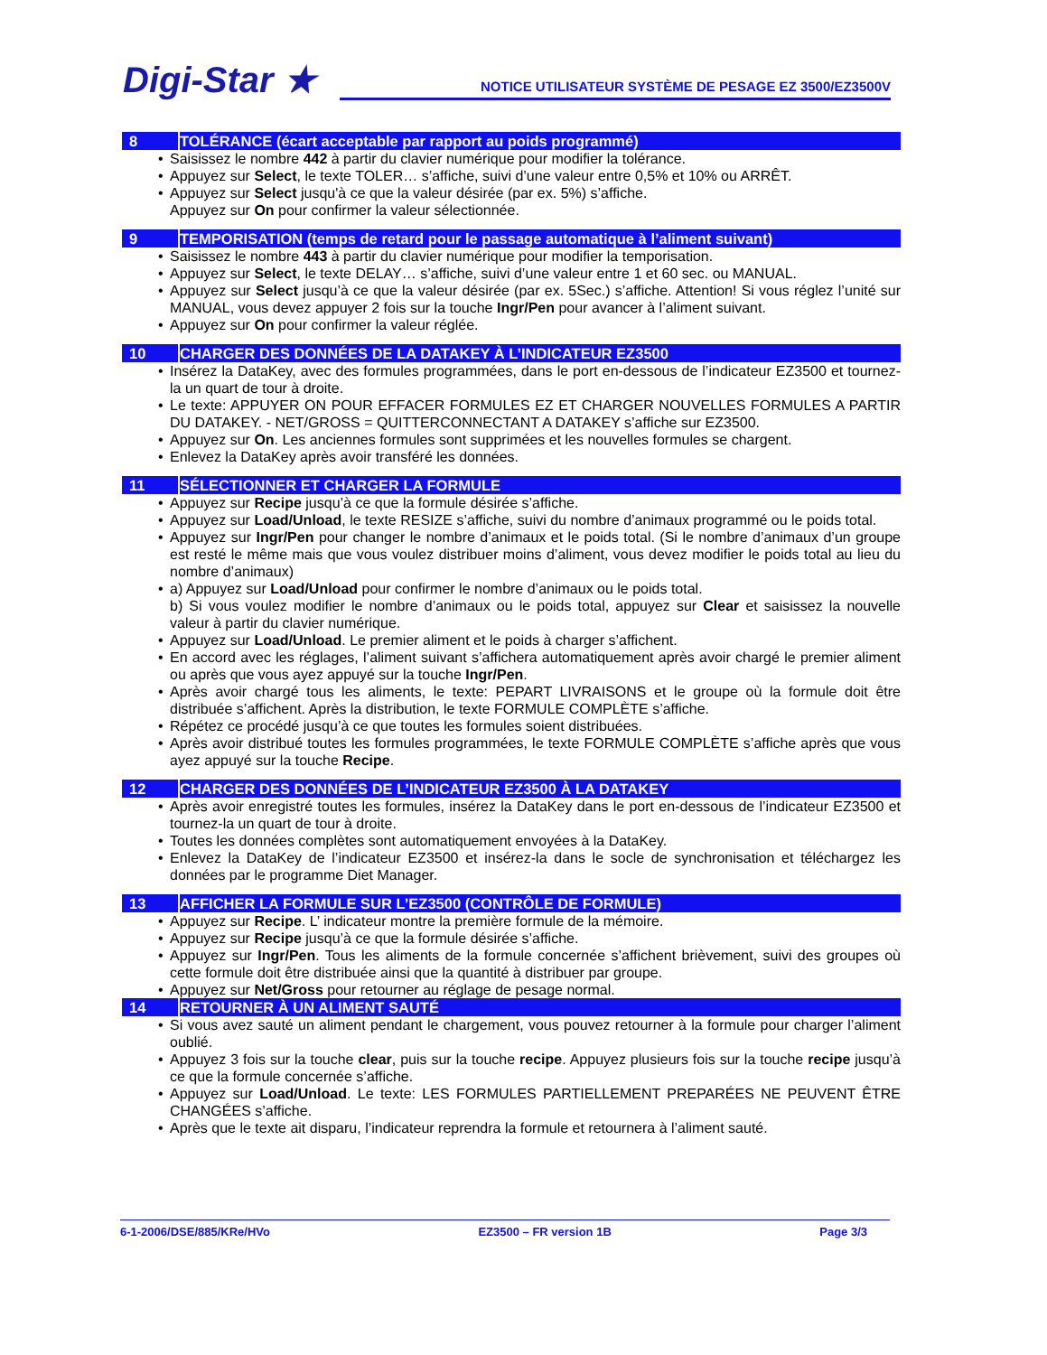Digi-Star ★
NOTICE UTILISATEUR SYSTÈME DE PESAGE EZ 3500/EZ3500V
8 TOLÉRANCE (écart acceptable par rapport au poids programmé)
Saisissez le nombre 442 à partir du clavier numérique pour modifier la tolérance.
Appuyez sur Select, le texte TOLER… s’affiche, suivi d’une valeur entre 0,5% et 10% ou ARRÊT.
Appuyez sur Select jusqu'à ce que la valeur désirée (par ex. 5%) s’affiche.
Appuyez sur On pour confirmer la valeur sélectionnée.
9 TEMPORISATION (temps de retard pour le passage automatique à l’aliment suivant)
Saisissez le nombre 443 à partir du clavier numérique pour modifier la temporisation.
Appuyez sur Select, le texte DELAY… s’affiche, suivi d’une valeur entre 1 et 60 sec. ou MANUAL.
Appuyez sur Select jusqu’à ce que la valeur désirée (par ex. 5Sec.) s’affiche. Attention! Si vous réglez l’unité sur MANUAL, vous devez appuyer 2 fois sur la touche Ingr/Pen pour avancer à l’aliment suivant.
Appuyez sur On pour confirmer la valeur réglée.
10 CHARGER DES DONNÉES DE LA DATAKEY À L’INDICATEUR EZ3500
Insérez la DataKey, avec des formules programmées, dans le port en-dessous de l’indicateur EZ3500 et tournez-la un quart de tour à droite.
Le texte: APPUYER ON POUR EFFACER FORMULES EZ ET CHARGER NOUVELLES FORMULES A PARTIR DU DATAKEY. - NET/GROSS = QUITTERCONNECTANT A DATAKEY s’affiche sur EZ3500.
Appuyez sur On. Les anciennes formules sont supprimées et les nouvelles formules se chargent.
Enlevez la DataKey après avoir transféré les données.
11 SÉLECTIONNER ET CHARGER LA FORMULE
Appuyez sur Recipe jusqu’à ce que la formule désirée s’affiche.
Appuyez sur Load/Unload, le texte RESIZE s’affiche, suivi du nombre d’animaux programmé ou le poids total.
Appuyez sur Ingr/Pen pour changer le nombre d’animaux et le poids total. (Si le nombre d’animaux d’un groupe est resté le même mais que vous voulez distribuer moins d’aliment, vous devez modifier le poids total au lieu du nombre d’animaux)
a) Appuyez sur Load/Unload pour confirmer le nombre d’animaux ou le poids total.
b) Si vous voulez modifier le nombre d’animaux ou le poids total, appuyez sur Clear et saisissez la nouvelle valeur à partir du clavier numérique.
Appuyez sur Load/Unload. Le premier aliment et le poids à charger s’affichent.
En accord avec les réglages, l’aliment suivant s’affichera automatiquement après avoir chargé le premier aliment ou après que vous ayez appuyé sur la touche Ingr/Pen.
Après avoir chargé tous les aliments, le texte: PEPART LIVRAISONS et le groupe où la formule doit être distribuée s’affichent. Après la distribution, le texte FORMULE COMPLÈTE s’affiche.
Répétez ce procédé jusqu’à ce que toutes les formules soient distribuées.
Après avoir distribué toutes les formules programmées, le texte FORMULE COMPLÈTE s’affiche après que vous ayez appuyé sur la touche Recipe.
12 CHARGER DES DONNÉES DE L’INDICATEUR EZ3500 À LA DATAKEY
Après avoir enregistré toutes les formules, insérez la DataKey dans le port en-dessous de l’indicateur EZ3500 et tournez-la un quart de tour à droite.
Toutes les données complètes sont automatiquement envoyées à la DataKey.
Enlevez la DataKey de l’indicateur EZ3500 et insérez-la dans le socle de synchronisation et téléchargez les données par le programme Diet Manager.
13 AFFICHER LA FORMULE SUR L’EZ3500 (CONTRÔLE DE FORMULE)
Appuyez sur Recipe. L’ indicateur montre la première formule de la mémoire.
Appuyez sur Recipe jusqu’à ce que la formule désirée s’affiche.
Appuyez sur Ingr/Pen. Tous les aliments de la formule concernée s’affichent brièvement, suivi des groupes où cette formule doit être distribuée ainsi que la quantité à distribuer par groupe.
Appuyez sur Net/Gross pour retourner au réglage de pesage normal.
14 RETOURNER À UN ALIMENT SAUTÉ
Si vous avez sauté un aliment pendant le chargement, vous pouvez retourner à la formule pour charger l’aliment oublié.
Appuyez 3 fois sur la touche clear, puis sur la touche recipe. Appuyez plusieurs fois sur la touche recipe jusqu’à ce que la formule concernée s’affiche.
Appuyez sur Load/Unload. Le texte: LES FORMULES PARTIELLEMENT PREPARÉES NE PEUVENT ÊTRE CHANGÉES s’affiche.
Après que le texte ait disparu, l’indicateur reprendra la formule et retournera à l’aliment sauté.
6-1-2006/DSE/885/KRe/HVo EZ3500 – FR version 1B Page 3/3